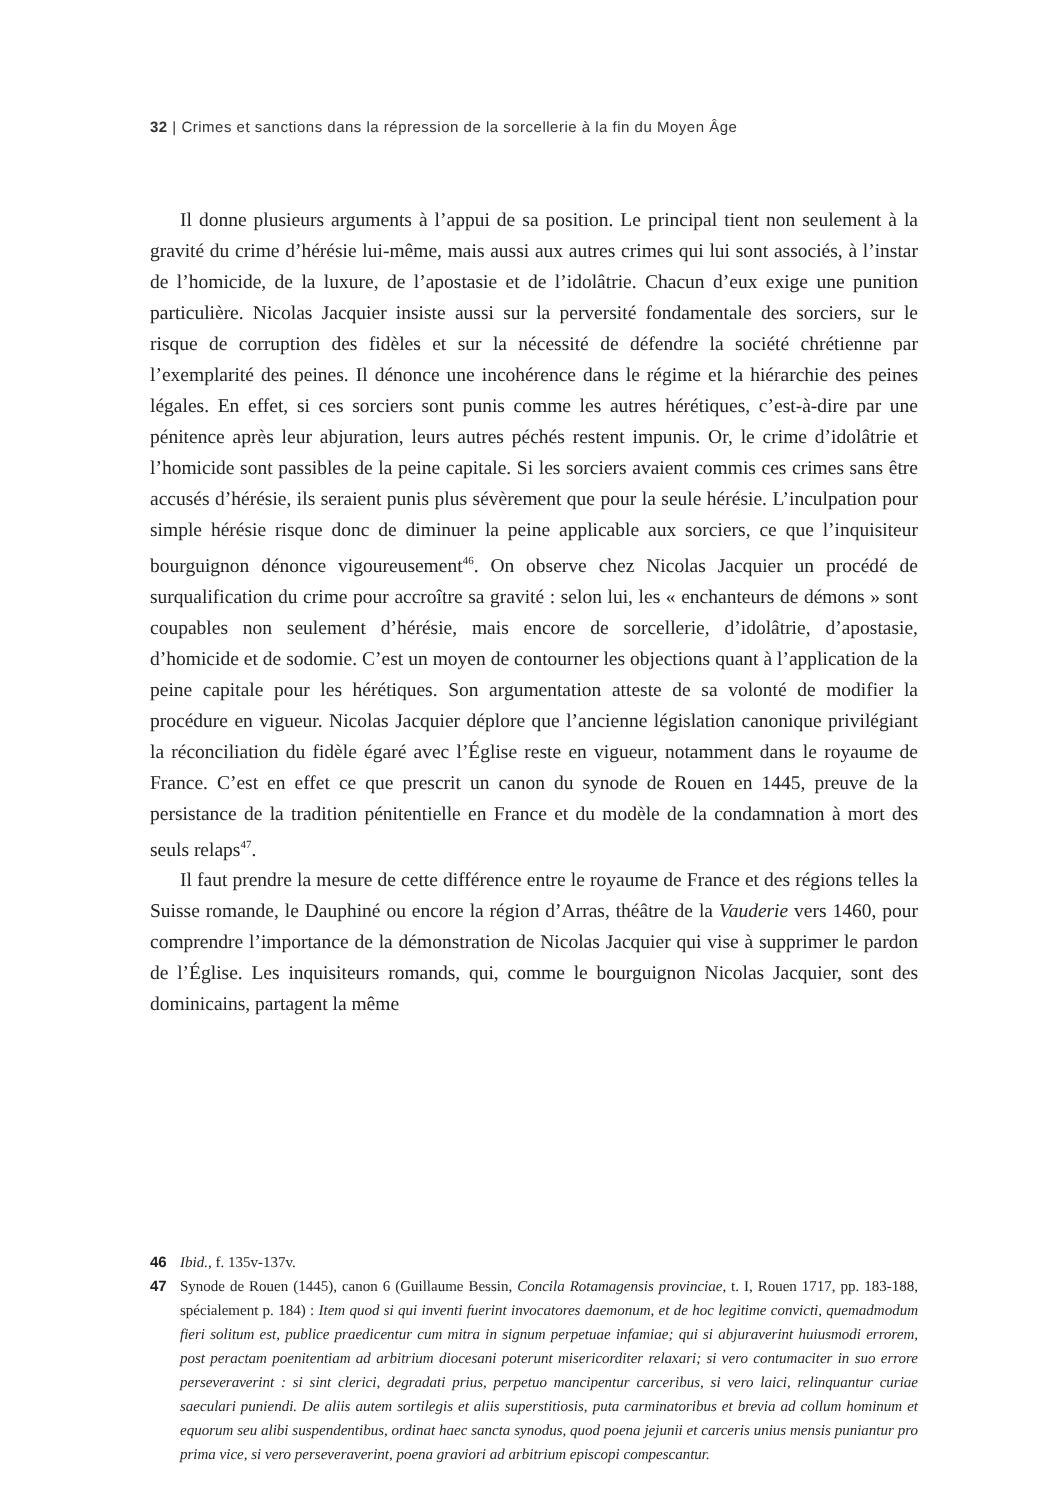32 | Crimes et sanctions dans la répression de la sorcellerie à la fin du Moyen Âge
Il donne plusieurs arguments à l’appui de sa position. Le principal tient non seulement à la gravité du crime d’hérésie lui-même, mais aussi aux autres crimes qui lui sont associés, à l’instar de l’homicide, de la luxure, de l’apostasie et de l’idolâtrie. Chacun d’eux exige une punition particulière. Nicolas Jacquier insiste aussi sur la perversité fondamentale des sorciers, sur le risque de corruption des fidèles et sur la nécessité de défendre la société chrétienne par l’exemplarité des peines. Il dénonce une incohérence dans le régime et la hiérarchie des peines légales. En effet, si ces sorciers sont punis comme les autres hérétiques, c’est-à-dire par une pénitence après leur abjuration, leurs autres péchés restent impunis. Or, le crime d’idolâtrie et l’homicide sont passibles de la peine capitale. Si les sorciers avaient commis ces crimes sans être accusés d’hérésie, ils seraient punis plus sévèrement que pour la seule hérésie. L’inculpation pour simple hérésie risque donc de diminuer la peine applicable aux sorciers, ce que l’inquisiteur bourguignon dénonce vigoureusement<sup>46</sup>. On observe chez Nicolas Jacquier un procédé de surqualification du crime pour accroître sa gravité : selon lui, les « enchanteurs de démons » sont coupables non seulement d’hérésie, mais encore de sorcellerie, d’idolâtrie, d’apostasie, d’homicide et de sodomie. C’est un moyen de contourner les objections quant à l’application de la peine capitale pour les hérétiques. Son argumentation atteste de sa volonté de modifier la procédure en vigueur. Nicolas Jacquier déplore que l’ancienne législation canonique privilégiant la réconciliation du fidèle égaré avec l’Église reste en vigueur, notamment dans le royaume de France. C’est en effet ce que prescrit un canon du synode de Rouen en 1445, preuve de la persistance de la tradition pénitentielle en France et du modèle de la condamnation à mort des seuls relaps<sup>47</sup>.
Il faut prendre la mesure de cette différence entre le royaume de France et des régions telles la Suisse romande, le Dauphiné ou encore la région d’Arras, théâtre de la Vauderie vers 1460, pour comprendre l’importance de la démonstration de Nicolas Jacquier qui vise à supprimer le pardon de l’Église. Les inquisiteurs romands, qui, comme le bourguignon Nicolas Jacquier, sont des dominicains, partagent la même
46 Ibid., f. 135v-137v.
47 Synode de Rouen (1445), canon 6 (Guillaume Bessin, Concila Rotamagensis provinciae, t. I, Rouen 1717, pp. 183-188, spécialement p. 184) : Item quod si qui inventi fuerint invocatores daemonum, et de hoc legitime convicti, quemadmodum fieri solitum est, publice praedicentur cum mitra in signum perpetuae infamiae; qui si abjuraverint huiusmodi errorem, post peractam poenitentiam ad arbitrium diocesani poterunt misericorditer relaxari; si vero contumaciter in suo errore perseveraverint : si sint clerici, degradati prius, perpetuo mancipentur carceribus, si vero laici, relinquantur curiae saeculari puniendi. De aliis autem sortilegis et aliis superstitiosis, puta carminatoribus et brevia ad collum hominum et equorum seu alibi suspendentibus, ordinat haec sancta synodus, quod poena jejunii et carceris unius mensis puniantur pro prima vice, si vero perseveraverint, poena graviori ad arbitrium episcopi compescantur.